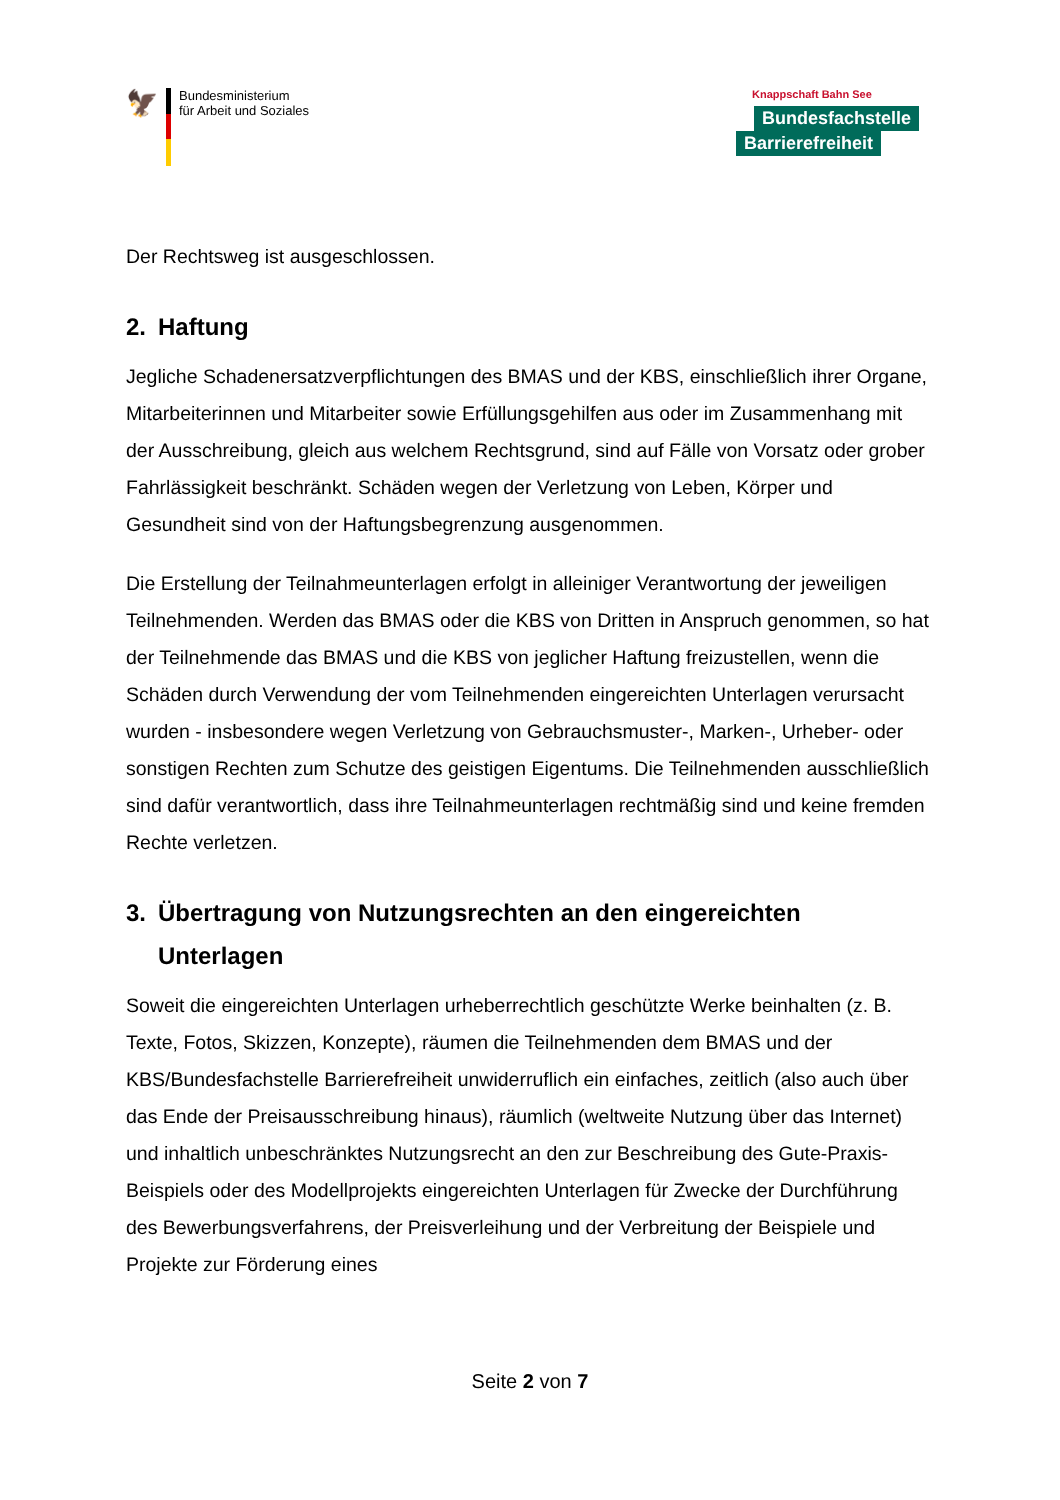🦅
Bundesministerium
für Arbeit und Soziales
Knappschaft Bahn See
Bundesfachstelle
Barrierefreiheit
Der Rechtsweg ist ausgeschlossen.
2. Haftung
Jegliche Schadenersatzverpflichtungen des BMAS und der KBS, einschließlich ihrer Organe, Mitarbeiterinnen und Mitarbeiter sowie Erfüllungsgehilfen aus oder im Zusammenhang mit der Ausschreibung, gleich aus welchem Rechtsgrund, sind auf Fälle von Vorsatz oder grober Fahrlässigkeit beschränkt. Schäden wegen der Verletzung von Leben, Körper und Gesundheit sind von der Haftungsbegrenzung ausgenommen.
Die Erstellung der Teilnahmeunterlagen erfolgt in alleiniger Verantwortung der jeweiligen Teilnehmenden. Werden das BMAS oder die KBS von Dritten in Anspruch genommen, so hat der Teilnehmende das BMAS und die KBS von jeglicher Haftung freizustellen, wenn die Schäden durch Verwendung der vom Teilnehmenden eingereichten Unterlagen verursacht wurden - insbesondere wegen Verletzung von Gebrauchsmuster-, Marken-, Urheber- oder sonstigen Rechten zum Schutze des geistigen Eigentums. Die Teilnehmenden ausschließlich sind dafür verantwortlich, dass ihre Teilnahmeunterlagen rechtmäßig sind und keine fremden Rechte verletzen.
3. Übertragung von Nutzungsrechten an den eingereichten Unterlagen
Soweit die eingereichten Unterlagen urheberrechtlich geschützte Werke beinhalten (z. B. Texte, Fotos, Skizzen, Konzepte), räumen die Teilnehmenden dem BMAS und der KBS/Bundesfachstelle Barrierefreiheit unwiderruflich ein einfaches, zeitlich (also auch über das Ende der Preisausschreibung hinaus), räumlich (weltweite Nutzung über das Internet) und inhaltlich unbeschränktes Nutzungsrecht an den zur Beschreibung des Gute-Praxis-Beispiels oder des Modellprojekts eingereichten Unterlagen für Zwecke der Durchführung des Bewerbungsverfahrens, der Preisverleihung und der Verbreitung der Beispiele und Projekte zur Förderung eines
Seite 2 von 7